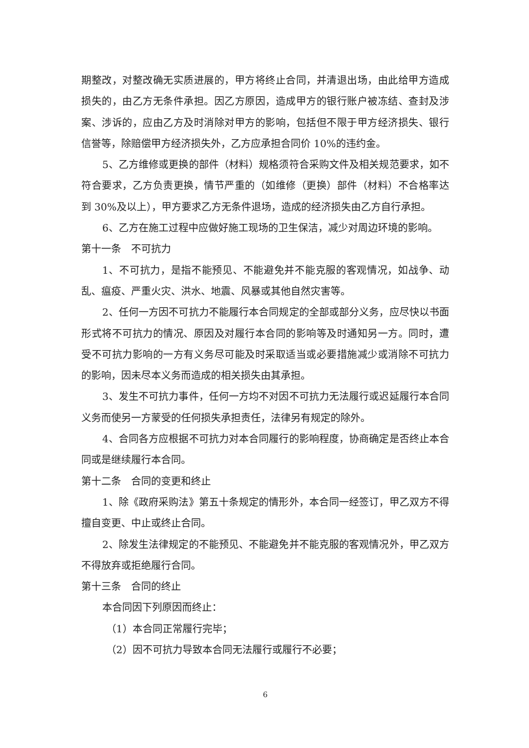期整改，对整改确无实质进展的，甲方将终止合同，并清退出场，由此给甲方造成损失的，由乙方无条件承担。因乙方原因，造成甲方的银行账户被冻结、查封及涉案、涉诉的，应由乙方及时消除对甲方的影响，包括但不限于甲方经济损失、银行信誉等，除赔偿甲方经济损失外，乙方应承担合同价 10%的违约金。
5、乙方维修或更换的部件（材料）规格须符合采购文件及相关规范要求，如不符合要求，乙方负责更换，情节严重的（如维修（更换）部件（材料）不合格率达到 30%及以上），甲方要求乙方无条件退场，造成的经济损失由乙方自行承担。
6、乙方在施工过程中应做好施工现场的卫生保洁，减少对周边环境的影响。
第十一条　不可抗力
1、不可抗力，是指不能预见、不能避免并不能克服的客观情况，如战争、动乱、瘟疫、严重火灾、洪水、地震、风暴或其他自然灾害等。
2、任何一方因不可抗力不能履行本合同规定的全部或部分义务，应尽快以书面形式将不可抗力的情况、原因及对履行本合同的影响等及时通知另一方。同时，遭受不可抗力影响的一方有义务尽可能及时采取适当或必要措施减少或消除不可抗力的影响，因未尽本义务而造成的相关损失由其承担。
3、发生不可抗力事件，任何一方均不对因不可抗力无法履行或迟延履行本合同义务而使另一方蒙受的任何损失承担责任，法律另有规定的除外。
4、合同各方应根据不可抗力对本合同履行的影响程度，协商确定是否终止本合同或是继续履行本合同。
第十二条　合同的变更和终止
1、除《政府采购法》第五十条规定的情形外，本合同一经签订，甲乙双方不得擅自变更、中止或终止合同。
2、除发生法律规定的不能预见、不能避免并不能克服的客观情况外，甲乙双方不得放弃或拒绝履行合同。
第十三条　合同的终止
本合同因下列原因而终止：
（1）本合同正常履行完毕；
（2）因不可抗力导致本合同无法履行或履行不必要；
6